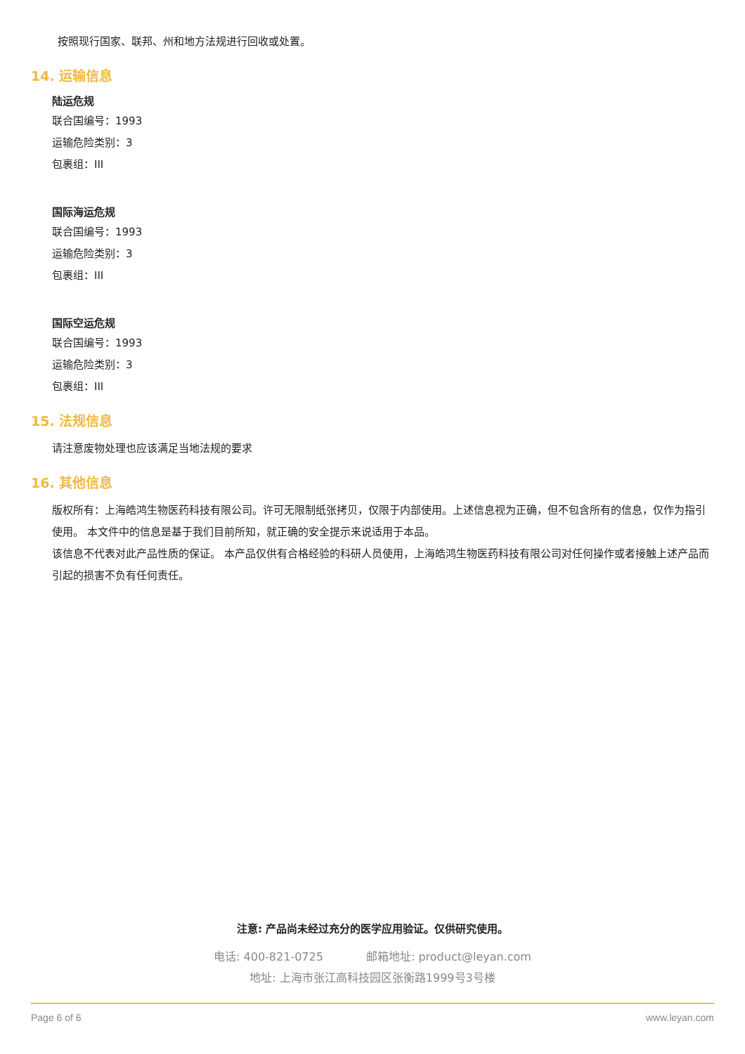按照现行国家、联邦、州和地方法规进行回收或处置。
14. 运输信息
陆运危规
联合国编号：1993
运输危险类别：3
包裹组：III
国际海运危规
联合国编号：1993
运输危险类别：3
包裹组：III
国际空运危规
联合国编号：1993
运输危险类别：3
包裹组：III
15. 法规信息
请注意废物处理也应该满足当地法规的要求
16. 其他信息
版权所有：上海皓鸿生物医药科技有限公司。许可无限制纸张拷贝，仅限于内部使用。上述信息视为正确，但不包含所有的信息，仅作为指引使用。 本文件中的信息是基于我们目前所知，就正确的安全提示来说适用于本品。
该信息不代表对此产品性质的保证。 本产品仅供有合格经验的科研人员使用，上海皓鸿生物医药科技有限公司对任何操作或者接触上述产品而引起的损害不负有任何责任。
注意: 产品尚未经过充分的医学应用验证。仅供研究使用。
电话: 400-821-0725 邮箱地址: product@leyan.com
地址: 上海市张江高科技园区张衡路1999号3号楼
Page 6 of 6 www.leyan.com